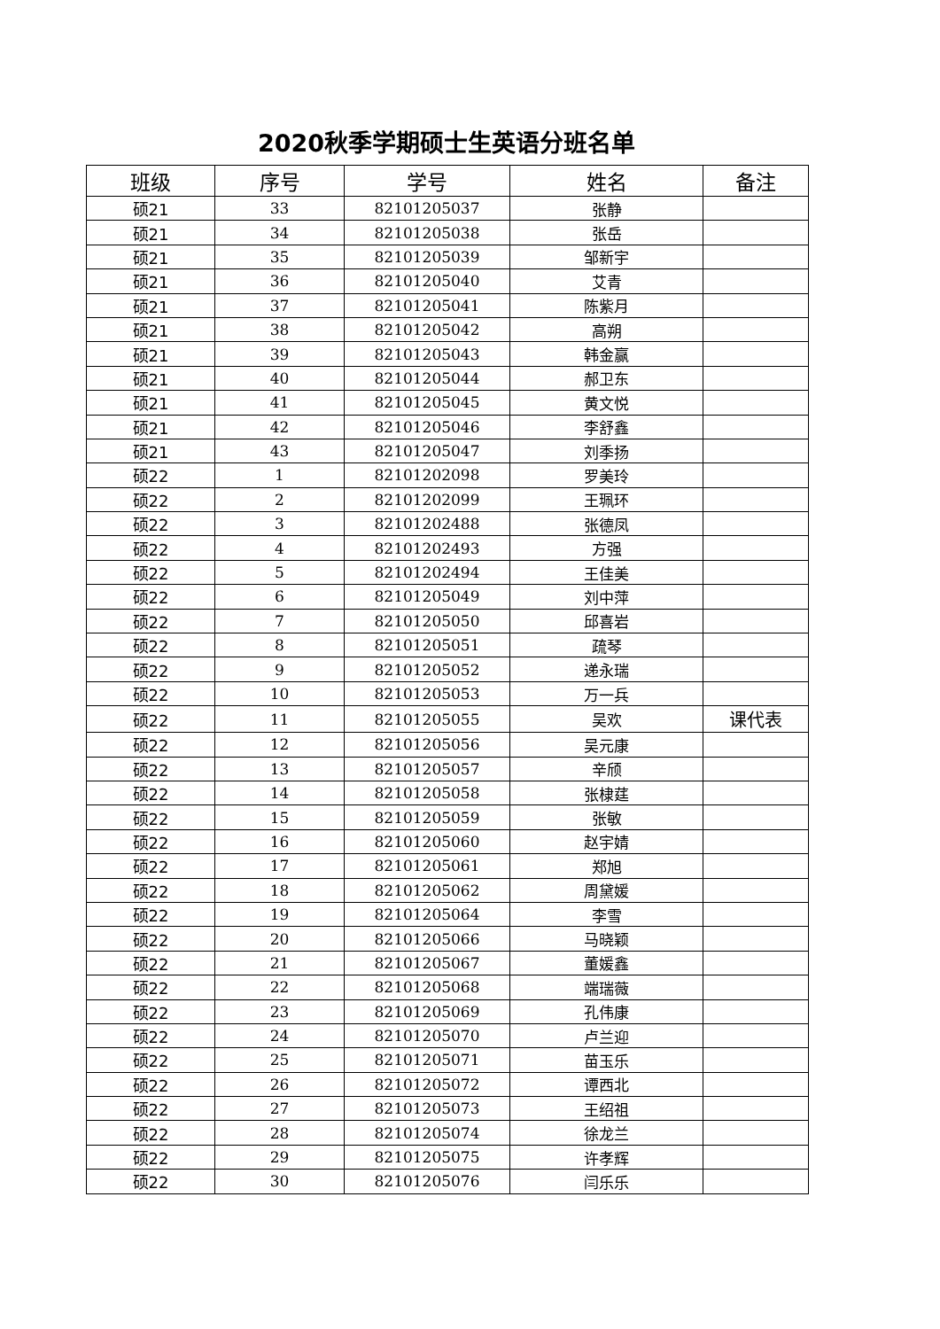2020秋季学期硕士生英语分班名单
| 班级 | 序号 | 学号 | 姓名 | 备注 |
| --- | --- | --- | --- | --- |
| 硕21 | 33 | 82101205037 | 张静 | |
| 硕21 | 34 | 82101205038 | 张岳 | |
| 硕21 | 35 | 82101205039 | 邹新宇 | |
| 硕21 | 36 | 82101205040 | 艾青 | |
| 硕21 | 37 | 82101205041 | 陈紫月 | |
| 硕21 | 38 | 82101205042 | 高朔 | |
| 硕21 | 39 | 82101205043 | 韩金赢 | |
| 硕21 | 40 | 82101205044 | 郝卫东 | |
| 硕21 | 41 | 82101205045 | 黄文悦 | |
| 硕21 | 42 | 82101205046 | 李舒鑫 | |
| 硕21 | 43 | 82101205047 | 刘季扬 | |
| 硕22 | 1 | 82101202098 | 罗美玲 | |
| 硕22 | 2 | 82101202099 | 王珮环 | |
| 硕22 | 3 | 82101202488 | 张德凤 | |
| 硕22 | 4 | 82101202493 | 方强 | |
| 硕22 | 5 | 82101202494 | 王佳美 | |
| 硕22 | 6 | 82101205049 | 刘中萍 | |
| 硕22 | 7 | 82101205050 | 邱喜岩 | |
| 硕22 | 8 | 82101205051 | 疏琴 | |
| 硕22 | 9 | 82101205052 | 递永瑞 | |
| 硕22 | 10 | 82101205053 | 万一兵 | |
| 硕22 | 11 | 82101205055 | 吴欢 | 课代表 |
| 硕22 | 12 | 82101205056 | 吴元康 | |
| 硕22 | 13 | 82101205057 | 辛颀 | |
| 硕22 | 14 | 82101205058 | 张棣莛 | |
| 硕22 | 15 | 82101205059 | 张敏 | |
| 硕22 | 16 | 82101205060 | 赵宇婧 | |
| 硕22 | 17 | 82101205061 | 郑旭 | |
| 硕22 | 18 | 82101205062 | 周黛媛 | |
| 硕22 | 19 | 82101205064 | 李雪 | |
| 硕22 | 20 | 82101205066 | 马晓颖 | |
| 硕22 | 21 | 82101205067 | 董媛鑫 | |
| 硕22 | 22 | 82101205068 | 端瑞薇 | |
| 硕22 | 23 | 82101205069 | 孔伟康 | |
| 硕22 | 24 | 82101205070 | 卢兰迎 | |
| 硕22 | 25 | 82101205071 | 苗玉乐 | |
| 硕22 | 26 | 82101205072 | 谭西北 | |
| 硕22 | 27 | 82101205073 | 王绍祖 | |
| 硕22 | 28 | 82101205074 | 徐龙兰 | |
| 硕22 | 29 | 82101205075 | 许孝辉 | |
| 硕22 | 30 | 82101205076 | 闫乐乐 | |